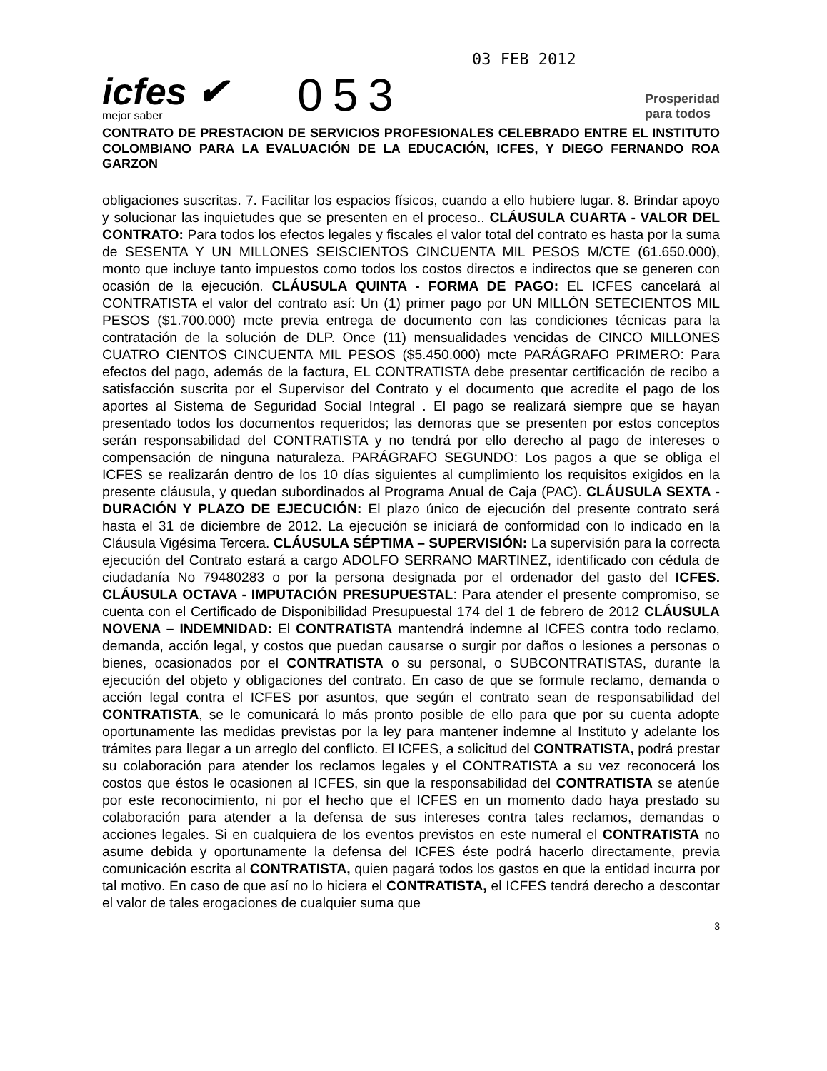icfes ✔
mejor saber
053
03 FEB 2012
Prosperidad
para todos
CONTRATO DE PRESTACION DE SERVICIOS PROFESIONALES CELEBRADO ENTRE EL INSTITUTO COLOMBIANO PARA LA EVALUACIÓN DE LA EDUCACIÓN, ICFES, Y DIEGO FERNANDO ROA GARZON
obligaciones suscritas. 7. Facilitar los espacios físicos, cuando a ello hubiere lugar. 8. Brindar apoyo y solucionar las inquietudes que se presenten en el proceso.. CLÁUSULA CUARTA - VALOR DEL CONTRATO: Para todos los efectos legales y fiscales el valor total del contrato es hasta por la suma de SESENTA Y UN MILLONES SEISCIENTOS CINCUENTA MIL PESOS M/CTE (61.650.000), monto que incluye tanto impuestos como todos los costos directos e indirectos que se generen con ocasión de la ejecución. CLÁUSULA QUINTA - FORMA DE PAGO: EL ICFES cancelará al CONTRATISTA el valor del contrato así: Un (1) primer pago por UN MILLÓN SETECIENTOS MIL PESOS ($1.700.000) mcte previa entrega de documento con las condiciones técnicas para la contratación de la solución de DLP. Once (11) mensualidades vencidas de CINCO MILLONES CUATRO CIENTOS CINCUENTA MIL PESOS ($5.450.000) mcte PARÁGRAFO PRIMERO: Para efectos del pago, además de la factura, EL CONTRATISTA debe presentar certificación de recibo a satisfacción suscrita por el Supervisor del Contrato y el documento que acredite el pago de los aportes al Sistema de Seguridad Social Integral . El pago se realizará siempre que se hayan presentado todos los documentos requeridos; las demoras que se presenten por estos conceptos serán responsabilidad del CONTRATISTA y no tendrá por ello derecho al pago de intereses o compensación de ninguna naturaleza. PARÁGRAFO SEGUNDO: Los pagos a que se obliga el ICFES se realizarán dentro de los 10 días siguientes al cumplimiento los requisitos exigidos en la presente cláusula, y quedan subordinados al Programa Anual de Caja (PAC). CLÁUSULA SEXTA - DURACIÓN Y PLAZO DE EJECUCIÓN: El plazo único de ejecución del presente contrato será hasta el 31 de diciembre de 2012. La ejecución se iniciará de conformidad con lo indicado en la Cláusula Vigésima Tercera. CLÁUSULA SÉPTIMA – SUPERVISIÓN: La supervisión para la correcta ejecución del Contrato estará a cargo ADOLFO SERRANO MARTINEZ, identificado con cédula de ciudadanía No 79480283 o por la persona designada por el ordenador del gasto del ICFES. CLÁUSULA OCTAVA - IMPUTACIÓN PRESUPUESTAL: Para atender el presente compromiso, se cuenta con el Certificado de Disponibilidad Presupuestal 174 del 1 de febrero de 2012 CLÁUSULA NOVENA – INDEMNIDAD: El CONTRATISTA mantendrá indemne al ICFES contra todo reclamo, demanda, acción legal, y costos que puedan causarse o surgir por daños o lesiones a personas o bienes, ocasionados por el CONTRATISTA o su personal, o SUBCONTRATISTAS, durante la ejecución del objeto y obligaciones del contrato. En caso de que se formule reclamo, demanda o acción legal contra el ICFES por asuntos, que según el contrato sean de responsabilidad del CONTRATISTA, se le comunicará lo más pronto posible de ello para que por su cuenta adopte oportunamente las medidas previstas por la ley para mantener indemne al Instituto y adelante los trámites para llegar a un arreglo del conflicto. El ICFES, a solicitud del CONTRATISTA, podrá prestar su colaboración para atender los reclamos legales y el CONTRATISTA a su vez reconocerá los costos que éstos le ocasionen al ICFES, sin que la responsabilidad del CONTRATISTA se atenúe por este reconocimiento, ni por el hecho que el ICFES en un momento dado haya prestado su colaboración para atender a la defensa de sus intereses contra tales reclamos, demandas o acciones legales. Si en cualquiera de los eventos previstos en este numeral el CONTRATISTA no asume debida y oportunamente la defensa del ICFES éste podrá hacerlo directamente, previa comunicación escrita al CONTRATISTA, quien pagará todos los gastos en que la entidad incurra por tal motivo. En caso de que así no lo hiciera el CONTRATISTA, el ICFES tendrá derecho a descontar el valor de tales erogaciones de cualquier suma que
3